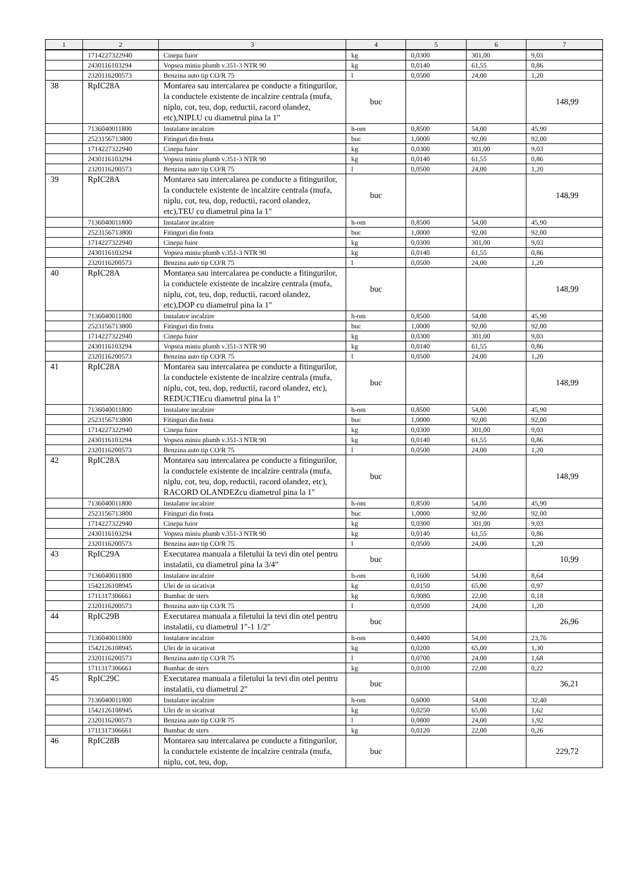| 1 | 2 | 3 | 4 | 5 | 6 | 7 |
| --- | --- | --- | --- | --- | --- | --- |
| | 1714227322940 | Cinepa fuior | kg | 0,0300 | 301,00 | 9,03 |
| | 2430116103294 | Vopsea miniu plumb v.351-3 NTR 90 | kg | 0,0140 | 61,55 | 0,86 |
| | 2320116200573 | Benzina auto tip CO/R 75 | l | 0,0500 | 24,00 | 1,20 |
| 38 | RpIC28A | Montarea sau intercalarea pe conducte a fitingurilor, la conductele existente de incalzire centrala (mufa, niplu, cot, teu, dop, reductii, racord olandez, etc),NIPLU cu diametrul pina la 1" | buc | | | 148,99 |
| | 7136040011800 | Instalator incalzire | h-om | 0,8500 | 54,00 | 45,90 |
| | 2523156713800 | Fitinguri din fonta | buc | 1,0000 | 92,00 | 92,00 |
| | 1714227322940 | Cinepa fuior | kg | 0,0300 | 301,00 | 9,03 |
| | 2430116103294 | Vopsea miniu plumb v.351-3 NTR 90 | kg | 0,0140 | 61,55 | 0,86 |
| | 2320116200573 | Benzina auto tip CO/R 75 | l | 0,0500 | 24,00 | 1,20 |
| 39 | RpIC28A | Montarea sau intercalarea pe conducte a fitingurilor, la conductele existente de incalzire centrala (mufa, niplu, cot, teu, dop, reductii, racord olandez, etc),TEU cu diametrul pina la 1" | buc | | | 148,99 |
| | 7136040011800 | Instalator incalzire | h-om | 0,8500 | 54,00 | 45,90 |
| | 2523156713800 | Fitinguri din fonta | buc | 1,0000 | 92,00 | 92,00 |
| | 1714227322940 | Cinepa fuior | kg | 0,0300 | 301,00 | 9,03 |
| | 2430116103294 | Vopsea miniu plumb v.351-3 NTR 90 | kg | 0,0140 | 61,55 | 0,86 |
| | 2320116200573 | Benzina auto tip CO/R 75 | l | 0,0500 | 24,00 | 1,20 |
| 40 | RpIC28A | Montarea sau intercalarea pe conducte a fitingurilor, la conductele existente de incalzire centrala (mufa, niplu, cot, teu, dop, reductii, racord olandez, etc),DOP cu diametrul pina la 1" | buc | | | 148,99 |
| | 7136040011800 | Instalator incalzire | h-om | 0,8500 | 54,00 | 45,90 |
| | 2523156713800 | Fitinguri din fonta | buc | 1,0000 | 92,00 | 92,00 |
| | 1714227322940 | Cinepa fuior | kg | 0,0300 | 301,00 | 9,03 |
| | 2430116103294 | Vopsea miniu plumb v.351-3 NTR 90 | kg | 0,0140 | 61,55 | 0,86 |
| | 2320116200573 | Benzina auto tip CO/R 75 | l | 0,0500 | 24,00 | 1,20 |
| 41 | RpIC28A | Montarea sau intercalarea pe conducte a fitingurilor, la conductele existente de incalzire centrala (mufa, niplu, cot, teu, dop, reductii, racord olandez, etc), REDUCTIEcu diametrul pina la 1" | buc | | | 148,99 |
| | 7136040011800 | Instalator incalzire | h-om | 0,8500 | 54,00 | 45,90 |
| | 2523156713800 | Fitinguri din fonta | buc | 1,0000 | 92,00 | 92,00 |
| | 1714227322940 | Cinepa fuior | kg | 0,0300 | 301,00 | 9,03 |
| | 2430116103294 | Vopsea miniu plumb v.351-3 NTR 90 | kg | 0,0140 | 61,55 | 0,86 |
| | 2320116200573 | Benzina auto tip CO/R 75 | l | 0,0500 | 24,00 | 1,20 |
| 42 | RpIC28A | Montarea sau intercalarea pe conducte a fitingurilor, la conductele existente de incalzire centrala (mufa, niplu, cot, teu, dop, reductii, racord olandez, etc), RACORD OLANDEZcu diametrul pina la 1" | buc | | | 148,99 |
| | 7136040011800 | Instalator incalzire | h-om | 0,8500 | 54,00 | 45,90 |
| | 2523156713800 | Fitinguri din fonta | buc | 1,0000 | 92,00 | 92,00 |
| | 1714227322940 | Cinepa fuior | kg | 0,0300 | 301,00 | 9,03 |
| | 2430116103294 | Vopsea miniu plumb v.351-3 NTR 90 | kg | 0,0140 | 61,55 | 0,86 |
| | 2320116200573 | Benzina auto tip CO/R 75 | l | 0,0500 | 24,00 | 1,20 |
| 43 | RpIC29A | Executarea manuala a filetului la tevi din otel pentru instalatii, cu diametrul pina la 3/4" | buc | | | 10,99 |
| | 7136040011800 | Instalator incalzire | h-om | 0,1600 | 54,00 | 8,64 |
| | 1542126108945 | Ulei de in sicativat | kg | 0,0150 | 65,00 | 0,97 |
| | 1711317306661 | Bumbac de sters | kg | 0,0080 | 22,00 | 0,18 |
| | 2320116200573 | Benzina auto tip CO/R 75 | l | 0,0500 | 24,00 | 1,20 |
| 44 | RpIC29B | Executarea manuala a filetului la tevi din otel pentru instalatii, cu diametrul 1"-1 1/2" | buc | | | 26,96 |
| | 7136040011800 | Instalator incalzire | h-om | 0,4400 | 54,00 | 23,76 |
| | 1542126108945 | Ulei de in sicativat | kg | 0,0200 | 65,00 | 1,30 |
| | 2320116200573 | Benzina auto tip CO/R 75 | l | 0,0700 | 24,00 | 1,68 |
| | 1711317306661 | Bumbac de sters | kg | 0,0100 | 22,00 | 0,22 |
| 45 | RpIC29C | Executarea manuala a filetului la tevi din otel pentru instalatii, cu diametrul 2" | buc | | | 36,21 |
| | 7136040011800 | Instalator incalzire | h-om | 0,6000 | 54,00 | 32,40 |
| | 1542126108945 | Ulei de in sicativat | kg | 0,0250 | 65,00 | 1,62 |
| | 2320116200573 | Benzina auto tip CO/R 75 | l | 0,0800 | 24,00 | 1,92 |
| | 1711317306661 | Bumbac de sters | kg | 0,0120 | 22,00 | 0,26 |
| 46 | RpIC28B | Montarea sau intercalarea pe conducte a fitingurilor, la conductele existente de incalzire centrala (mufa, niplu, cot, teu, dop, | buc | | | 229,72 |